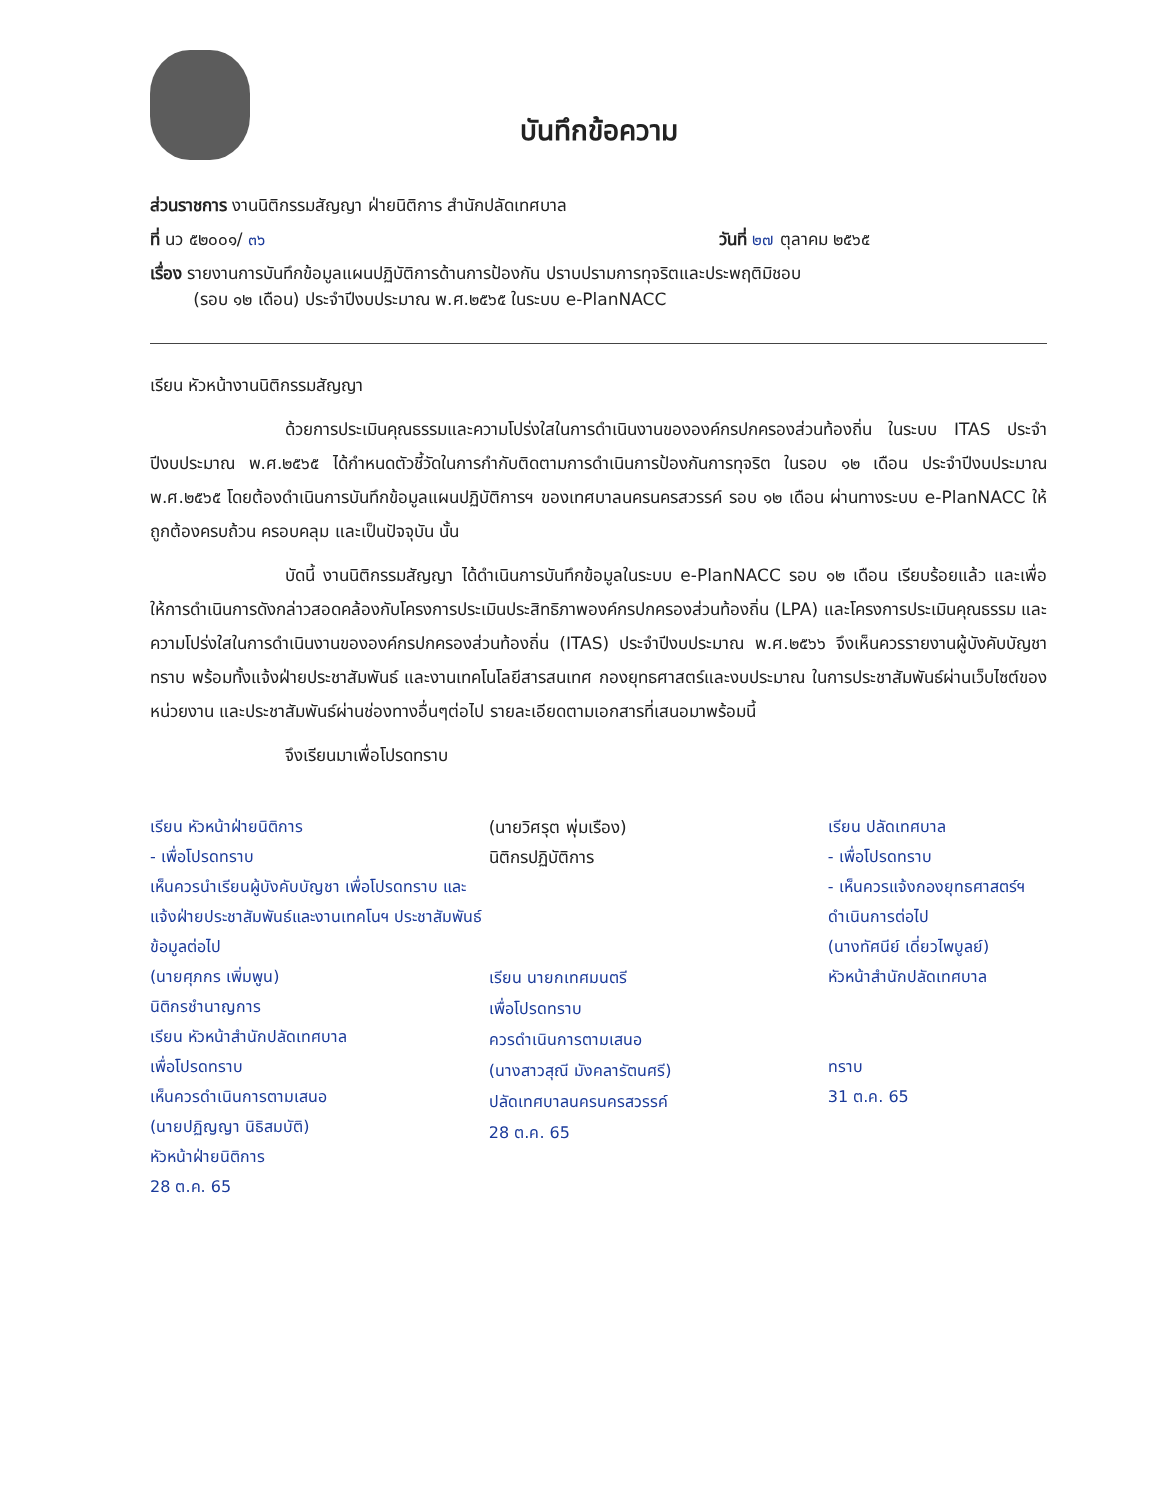บันทึกข้อความ
ส่วนราชการ งานนิติกรรมสัญญา ฝ่ายนิติการ สำนักปลัดเทศบาล
ที่ นว ๕๒๐๐๑/ ๓๖ วันที่ ๒๗ ตุลาคม ๒๕๖๕
เรื่อง รายงานการบันทึกข้อมูลแผนปฏิบัติการด้านการป้องกัน ปราบปรามการทุจริตและประพฤติมิชอบ
(รอบ ๑๒ เดือน) ประจำปีงบประมาณ พ.ศ.๒๕๖๕ ในระบบ e-PlanNACC
เรียน หัวหน้างานนิติกรรมสัญญา
ด้วยการประเมินคุณธรรมและความโปร่งใสในการดำเนินงานขององค์กรปกครองส่วนท้องถิ่น ในระบบ ITAS ประจำปีงบประมาณ พ.ศ.๒๕๖๕ ได้กำหนดตัวชี้วัดในการกำกับติดตามการดำเนินการป้องกันการทุจริต ในรอบ ๑๒ เดือน ประจำปีงบประมาณ พ.ศ.๒๕๖๕ โดยต้องดำเนินการบันทึกข้อมูลแผนปฏิบัติการฯ ของเทศบาลนครนครสวรรค์ รอบ ๑๒ เดือน ผ่านทางระบบ e-PlanNACC ให้ถูกต้องครบถ้วน ครอบคลุม และเป็นปัจจุบัน นั้น
บัดนี้ งานนิติกรรมสัญญา ได้ดำเนินการบันทึกข้อมูลในระบบ e-PlanNACC รอบ ๑๒ เดือน เรียบร้อยแล้ว และเพื่อให้การดำเนินการดังกล่าวสอดคล้องกับโครงการประเมินประสิทธิภาพองค์กรปกครองส่วนท้องถิ่น (LPA) และโครงการประเมินคุณธรรม และความโปร่งใสในการดำเนินงานขององค์กรปกครองส่วนท้องถิ่น (ITAS) ประจำปีงบประมาณ พ.ศ.๒๕๖๖ จึงเห็นควรรายงานผู้บังคับบัญชาทราบ พร้อมทั้งแจ้งฝ่ายประชาสัมพันธ์ และงานเทคโนโลยีสารสนเทศ กองยุทธศาสตร์และงบประมาณ ในการประชาสัมพันธ์ผ่านเว็บไซต์ของหน่วยงาน และประชาสัมพันธ์ผ่านช่องทางอื่นๆต่อไป รายละเอียดตามเอกสารที่เสนอมาพร้อมนี้
จึงเรียนมาเพื่อโปรดทราบ
เรียน หัวหน้าฝ่ายนิติการ
- เพื่อโปรดทราบ
เห็นควรนำเรียนผู้บังคับบัญชา เพื่อโปรดทราบ และแจ้งฝ่ายประชาสัมพันธ์และงานเทคโนฯ ประชาสัมพันธ์ข้อมูลต่อไป
(นายศุภกร เพิ่มพูน)
นิติกรชำนาญการ
เรียน หัวหน้าสำนักปลัดเทศบาล
เพื่อโปรดทราบ
เห็นควรดำเนินการตามเสนอ
(นายปฏิญญา นิธิสมบัติ)
หัวหน้าฝ่ายนิติการ
28 ต.ค. 65
(นายวิศรุต พุ่มเรือง)
นิติกรปฏิบัติการ
เรียน นายกเทศมนตรี
เพื่อโปรดทราบ
ควรดำเนินการตามเสนอ
(นางสาวสุณี มังคลารัตนศรี)
ปลัดเทศบาลนครนครสวรรค์
28 ต.ค. 65
เรียน ปลัดเทศบาล
- เพื่อโปรดทราบ
- เห็นควรแจ้งกองยุทธศาสตร์ฯ ดำเนินการต่อไป
(นางทัศนีย์ เดี่ยวไพบูลย์)
หัวหน้าสำนักปลัดเทศบาล
ทราบ
31 ต.ค. 65